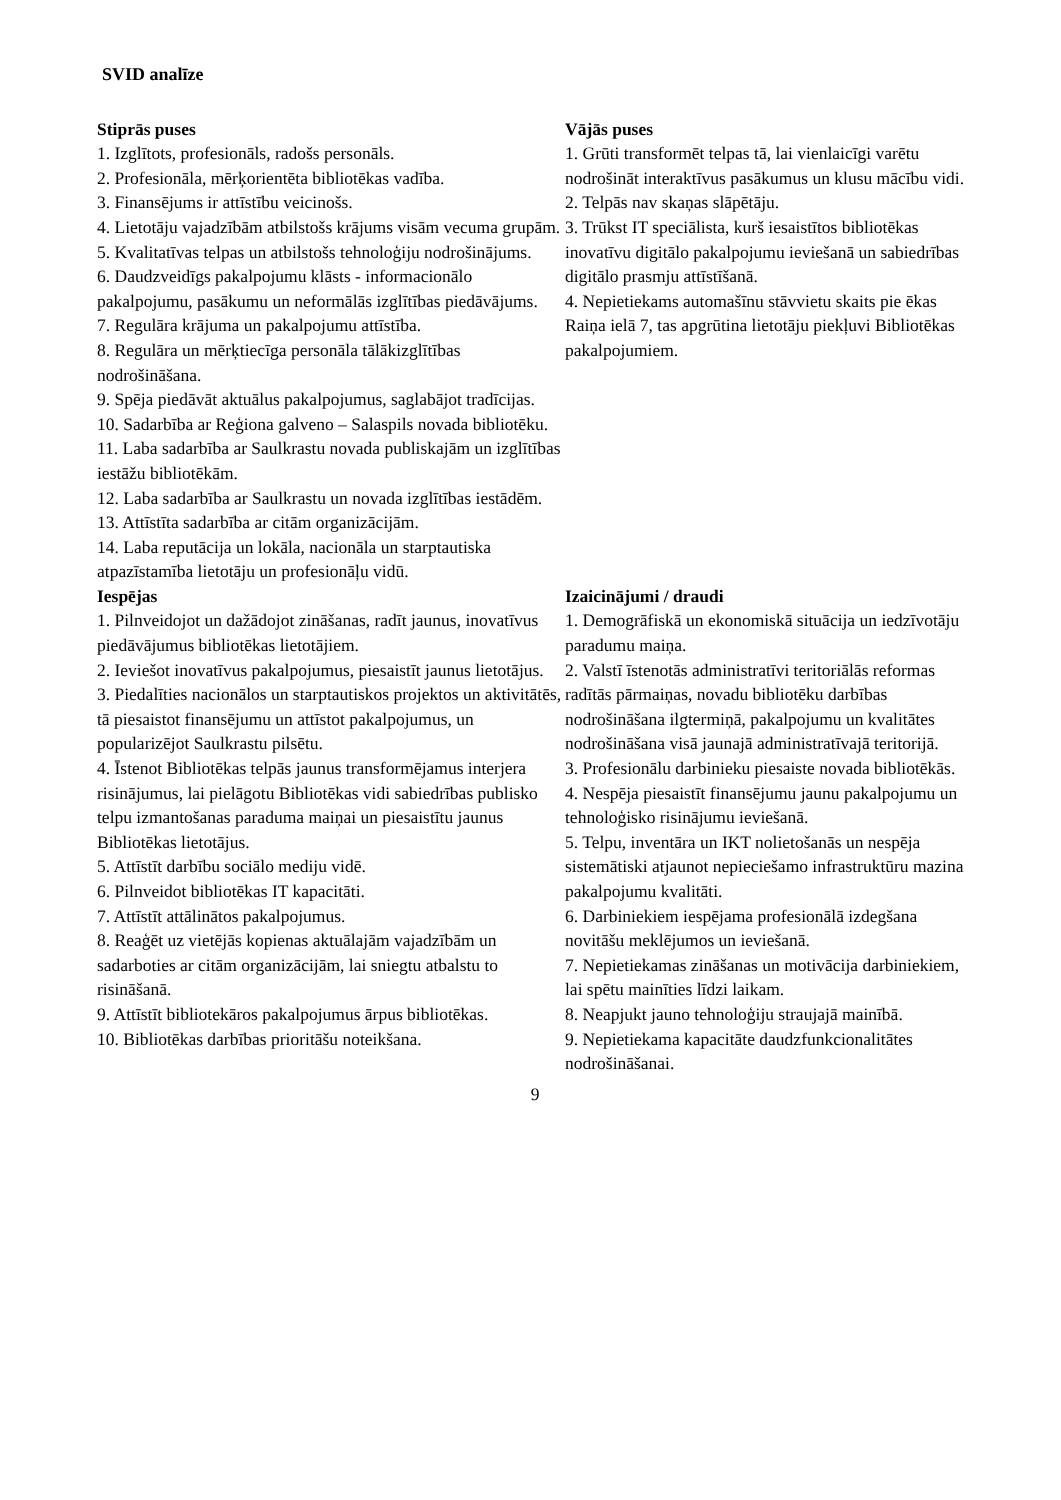SVID analīze
| Stiprās puses 1. Izglītots, profesionāls, radošs personāls. 2. Profesionāla, mērķorientēta bibliotēkas vadība. 3. Finansējums ir attīstību veicinošs. 4. Lietotāju vajadzībām atbilstošs krājums visām vecuma grupām. 5. Kvalitatīvas telpas un atbilstošs tehnoloģiju nodrošinājums. 6. Daudzveidīgs pakalpojumu klāsts - informacionālo pakalpojumu, pasākumu un neformālās izglītības piedāvājums. 7. Regulāra krājuma un pakalpojumu attīstība. 8. Regulāra un mērķtiecīga personāla tālākizglītības nodrošināšana. 9. Spēja piedāvāt aktuālus pakalpojumus, saglabājot tradīcijas. 10. Sadarbība ar Reģiona galveno – Salaspils novada bibliotēku. 11. Laba sadarbība ar Saulkrastu novada publiskajām un izglītības iestāžu bibliotēkām. 12. Laba sadarbība ar Saulkrastu un novada izglītības iestādēm. 13. Attīstīta sadarbība ar citām organizācijām. 14. Laba reputācija un lokāla, nacionāla un starptautiska atpazīstamība lietotāju un profesionāļu vidū. | Vājās puses 1. Grūti transformēt telpas tā, lai vienlaicīgi varētu nodrošināt interaktīvus pasākumus un klusu mācību vidi. 2. Telpās nav skaņas slāpētāju. 3. Trūkst IT speciālista, kurš iesaistītos bibliotēkas inovatīvu digitālo pakalpojumu ieviešanā un sabiedrības digitālo prasmju attīstīšanā. 4. Nepietiekams automašīnu stāvvietu skaits pie ēkas Raiņa ielā 7, tas apgrūtina lietotāju piekļuvi Bibliotēkas pakalpojumiem. |
| Iespējas 1. Pilnveidojot un dažādojot zināšanas, radīt jaunus, inovatīvus piedāvājumus bibliotēkas lietotājiem. 2. Ieviešot inovatīvus pakalpojumus, piesaistīt jaunus lietotājus. 3. Piedalīties nacionālos un starptautiskos projektos un aktivitātēs, tā piesaistot finansējumu un attīstot pakalpojumus, un popularizējot Saulkrastu pilsētu. 4. Īstenot Bibliotēkas telpās jaunus transformējamus interjera risinājumus, lai pielāgotu Bibliotēkas vidi sabiedrības publisko telpu izmantošanas paraduma maiņai un piesaistītu jaunus Bibliotēkas lietotājus. 5. Attīstīt darbību sociālo mediju vidē. 6. Pilnveidot bibliotēkas IT kapacitāti. 7. Attīstīt attālinātos pakalpojumus. 8. Reaģēt uz vietējās kopienas aktuālajām vajadzībām un sadarboties ar citām organizācijām, lai sniegtu atbalstu to risināšanā. 9. Attīstīt bibliotekāros pakalpojumus ārpus bibliotēkas. 10. Bibliotēkas darbības prioritāšu noteikšana. | Izaicinājumi / draudi 1. Demogrāfiskā un ekonomiskā situācija un iedzīvotāju paradumu maiņa. 2. Valstī īstenotās administratīvi teritoriālās reformas radītās pārmaiņas, novadu bibliotēku darbības nodrošināšana ilgtermiņā, pakalpojumu un kvalitātes nodrošināšana visā jaunajā administratīvajā teritorijā. 3. Profesionālu darbinieku piesaiste novada bibliotēkās. 4. Nespēja piesaistīt finansējumu jaunu pakalpojumu un tehnoloģisko risinājumu ieviešanā. 5. Telpu, inventāra un IKT nolietošanās un nespēja sistemātiski atjaunot nepieciešamo infrastruktūru mazina pakalpojumu kvalitāti. 6. Darbiniekiem iespējama profesionālā izdegšana novitāšu meklējumos un ieviešanā. 7. Nepietiekamas zināšanas un motivācija darbiniekiem, lai spētu mainīties līdzi laikam. 8. Neapjukt jauno tehnoloģiju straujajā mainībā. 9. Nepietiekama kapacitāte daudzfunkcionalitātes nodrošināšanai. |
9